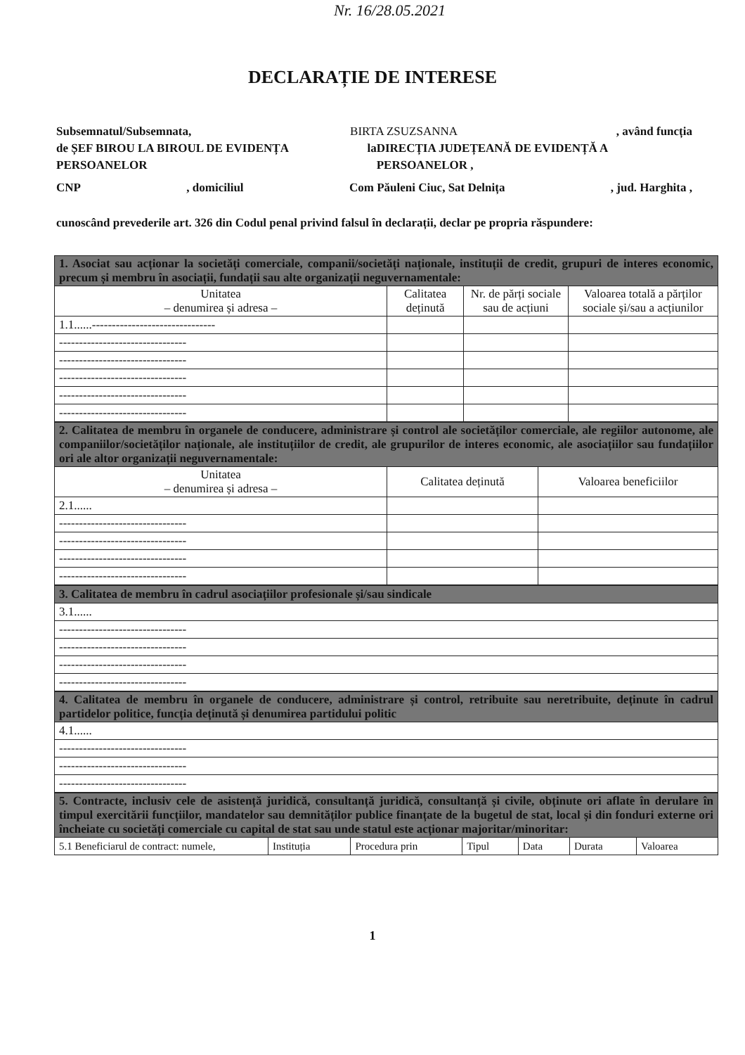Nr. 16/28.05.2021
DECLARAȚIE DE INTERESE
Subsemnatul/Subsemnata, BIRTA ZSUZSANNA, având funcția
de ȘEF BIROU LA BIROUL DE EVIDENȚA PERSOANELOR la DIRECȚIA JUDEȚEANĂ DE EVIDENȚĂ A PERSOANELOR ,
CNP, domiciliul Com Păuleni Ciuc, Sat Delnița, jud. Harghita ,
cunoscând prevederile art. 326 din Codul penal privind falsul în declarații, declar pe propria răspundere:
| 1. Asociat sau acționar la societăți comerciale, companii/societăți naționale, instituții de credit, grupuri de interes economic, precum și membru în asociații, fundații sau alte organizații neguvernamentale: | | | |
| Unitatea – denumirea și adresa – | Calitatea deținută | Nr. de părți sociale sau de acțiuni | Valoarea totală a părților sociale și/sau a acțiunilor |
| 1.1......------------------------------- | | | |
| -------------------------------- | | | |
| -------------------------------- | | | |
| -------------------------------- | | | |
| -------------------------------- | | | |
| -------------------------------- | | | |
| 2. Calitatea de membru în organele de conducere, administrare și control ale societăților comerciale, ale regiilor autonome, ale companiilor/societăților naționale, ale instituțiilor de credit, ale grupurilor de interes economic, ale asociațiilor sau fundațiilor ori ale altor organizații neguvernamentale: | | |
| Unitatea – denumirea și adresa – | Calitatea deținută | Valoarea beneficiilor |
| 2.1...... | | |
| -------------------------------- | | |
| -------------------------------- | | |
| -------------------------------- | | |
| -------------------------------- | | |
| 3. Calitatea de membru în cadrul asociațiilor profesionale și/sau sindicale |
| 3.1...... |
| -------------------------------- |
| -------------------------------- |
| -------------------------------- |
| -------------------------------- |
| 4. Calitatea de membru în organele de conducere, administrare și control, retribuite sau neretribuite, deținute în cadrul partidelor politice, funcția deținută și denumirea partidului politic |
| 4.1...... |
| -------------------------------- |
| -------------------------------- |
| -------------------------------- |
| 5. Contracte, inclusiv cele de asistență juridică, consultanță juridică, consultanță și civile, obținute ori aflate în derulare în timpul exercitării funcțiilor, mandatelor sau demnităților publice finanțate de la bugetul de stat, local și din fonduri externe ori încheiate cu societăți comerciale cu capital de stat sau unde statul este acționar majoritar/minoritar: | | | | | | |
| 5.1 Beneficiarul de contract: numele, | Instituția | Procedura prin | Tipul | Data | Durata | Valoarea |
1